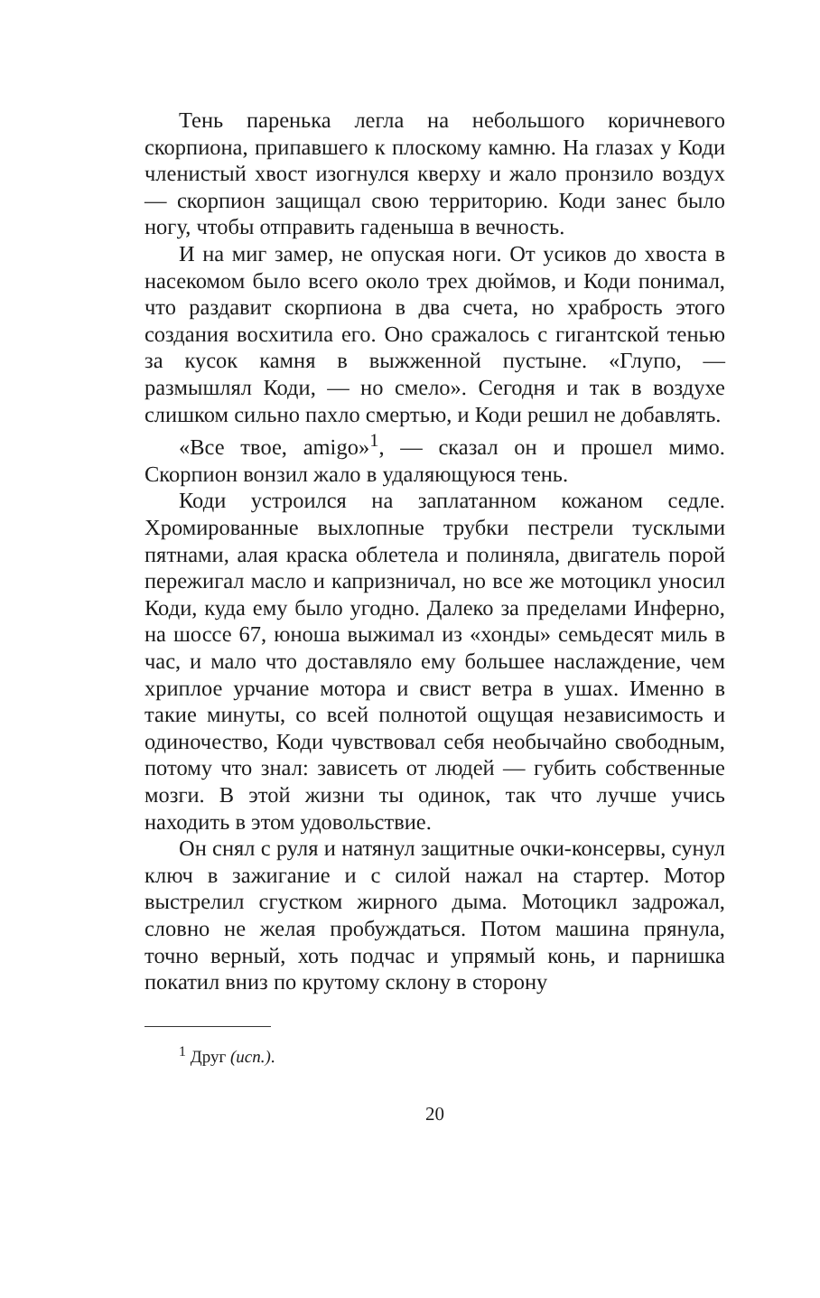Тень паренька легла на небольшого коричневого скорпиона, припавшего к плоскому камню. На глазах у Коди членистый хвост изогнулся кверху и жало пронзило воздух — скорпион защищал свою территорию. Коди занес было ногу, чтобы отправить гаденыша в вечность.
И на миг замер, не опуская ноги. От усиков до хвоста в насекомом было всего около трех дюймов, и Коди понимал, что раздавит скорпиона в два счета, но храбрость этого создания восхитила его. Оно сражалось с гигантской тенью за кусок камня в выжженной пустыне. «Глупо, — размышлял Коди, — но смело». Сегодня и так в воздухе слишком сильно пахло смертью, и Коди решил не добавлять.
«Все твое, amigo»<sup>1</sup>, — сказал он и прошел мимо. Скорпион вонзил жало в удаляющуюся тень.
Коди устроился на заплатанном кожаном седле. Хромированные выхлопные трубки пестрели тусклыми пятнами, алая краска облетела и полиняла, двигатель порой пережигал масло и капризничал, но все же мотоцикл уносил Коди, куда ему было угодно. Далеко за пределами Инферно, на шоссе 67, юноша выжимал из «хонды» семьдесят миль в час, и мало что доставляло ему большее наслаждение, чем хриплое урчание мотора и свист ветра в ушах. Именно в такие минуты, со всей полнотой ощущая независимость и одиночество, Коди чувствовал себя необычайно свободным, потому что знал: зависеть от людей — губить собственные мозги. В этой жизни ты одинок, так что лучше учись находить в этом удовольствие.
Он снял с руля и натянул защитные очки-консервы, сунул ключ в зажигание и с силой нажал на стартер. Мотор выстрелил сгустком жирного дыма. Мотоцикл задрожал, словно не желая пробуждаться. Потом машина прянула, точно верный, хоть подчас и упрямый конь, и парнишка покатил вниз по крутому склону в сторону
<sup>1</sup> Друг (исп.).
20